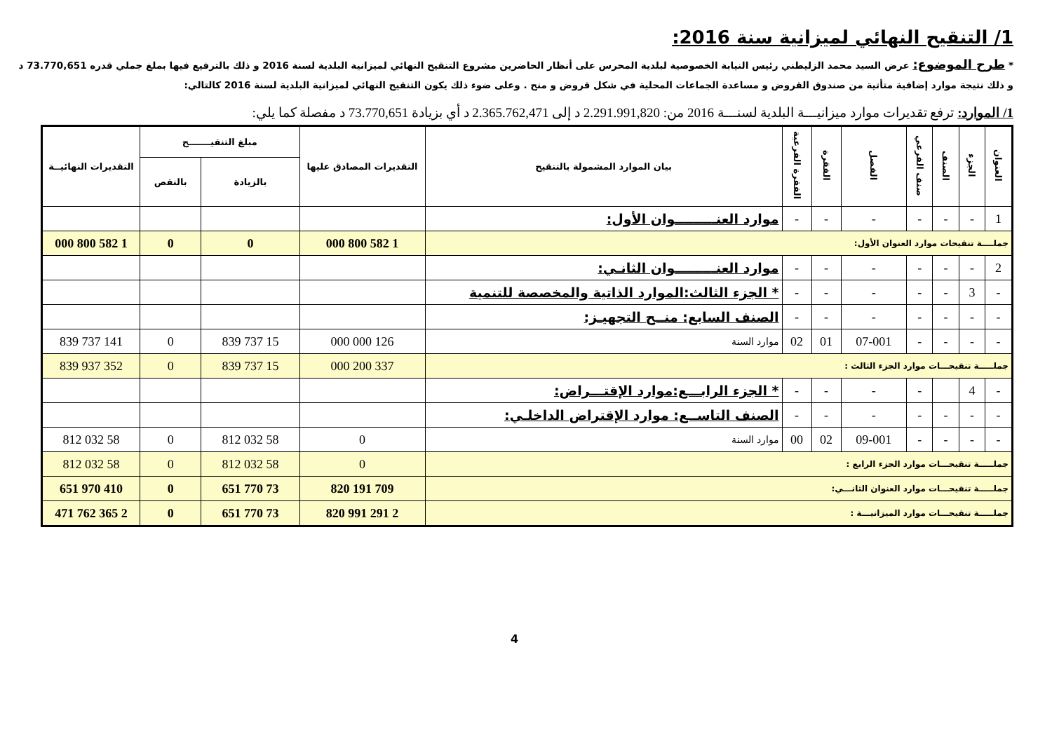1/ التنقيح النهائي لميزانية سنة 2016:
* طرح الموضوع: عرض السيد محمد الزليطني رئيس النيابة الخصوصية لبلدية المحرس على أنظار الحاضرين مشروع التنقيح النهائي لميزانية البلدية لسنة 2016 و ذلك بالترفيع فيها بملغ جملي قدره 73.770,651 د و ذلك نتيجة موارد إضافية متأتية من صندوق القروض و مساعدة الجماعات المحلية في شكل قروض و منح . وعلى ضوء ذلك يكون التنقيح النهائي لميزانية البلدية لسنة 2016 كالتالي:
1/ الموارد: ترفع تقديرات موارد ميزانيـــة البلدية لسنـــة 2016 من: 2.291.991,820 د إلى 2.365.762,471 د أي بزيادة 73.770,651 د مفصلة كما يلي:
| العنوان | الجزء | الصنف | صنف الفرعي | الفصل | الفقرة | الفقرة الفرعية | بيان الموارد المشمولة بالتنقيح | التقديرات المصادق عليها | مبلغ التنقيـــــــح | | التقديرات النهائيــة |
| --- | --- | --- | --- | --- | --- | --- | --- | --- | --- | --- | --- |
| | | | | | | | | | بالزيادة | بالنقص | |
| 1 | - | - | - | - | - | - | موارد العنـــــــــوان الأول: | | | | |
| جملــــة تنقيحات موارد العنوان الأول: | | | | | | | | 1 582 800 000 | 0 | 0 | 1 582 800 000 |
| 2 | - | - | - | - | - | - | موارد العنـــــــــوان الثانـي: | | | | |
| - | 3 | - | - | - | - | - | * الجزء الثالث:الموارد الذاتية والمخصصة للتنمية | | | | |
| - | - | - | - | - | - | - | الصنف السابع: منــح التجهيـز: | | | | |
| - | - | - | - | 07-001 | 01 | 02 | موارد السنة | 126 000 000 | 15 737 839 | 0 | 141 737 839 |
| جملـــــة تنقيحـــات موارد الجزء الثالث : | | | | | | | | 337 200 000 | 15 737 839 | 0 | 352 937 839 |
| - | 4 | | - | - | - | - | * الجزء الرابـــع:موارد الإقتـــراض: | | | | |
| - | - | - | - | - | - | - | الصنف التاســع: موارد الإقتراض الداخلـي: | | | | |
| - | - | - | - | 09-001 | 02 | 00 | موارد السنة | 0 | 58 032 812 | 0 | 58 032 812 |
| جملـــــة تنقيحـــات موارد الجزء الرابع : | | | | | | | | 0 | 58 032 812 | 0 | 58 032 812 |
| جملـــــة تنقيحـــات موارد العنوان الثانـــي: | | | | | | | | 709 191 820 | 73 770 651 | 0 | 410 970 651 |
| جملـــــة تنقيحـــات موارد الميزانيـــة : | | | | | | | | 2 291 991 820 | 73 770 651 | 0 | 2 365 762 471 |
4